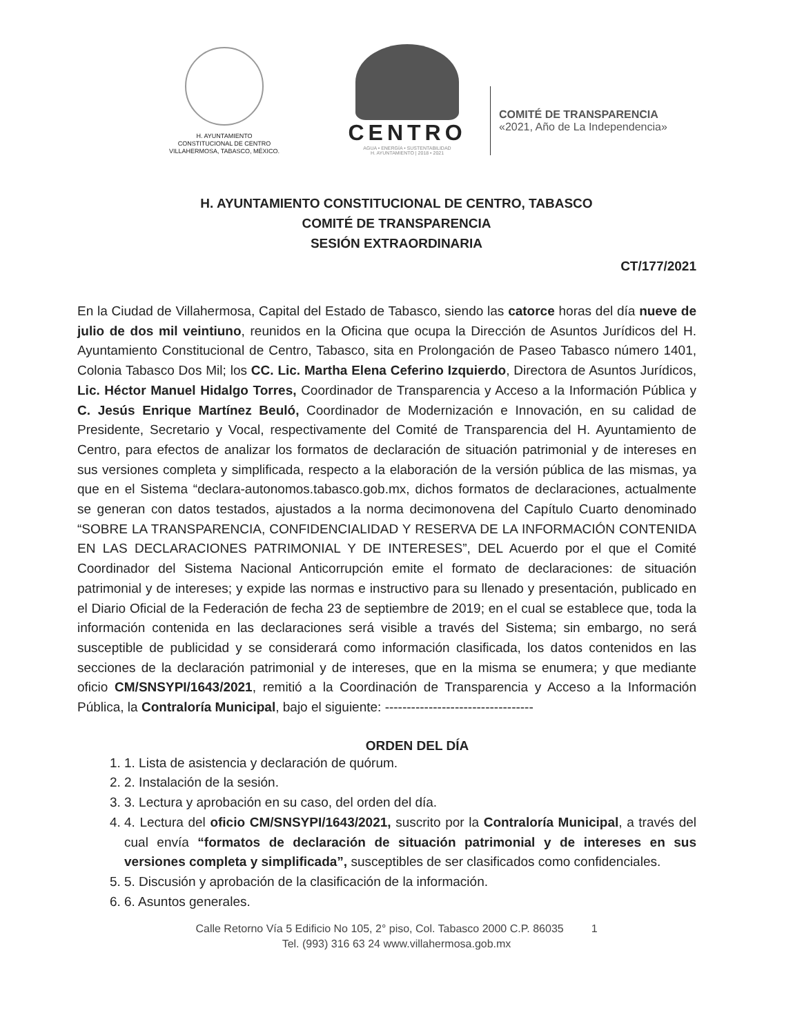H. AYUNTAMIENTO
CONSTITUCIONAL DE CENTRO
VILLAHERMOSA, TABASCO, MÉXICO.
CENTRO
AGUA • ENERGÍA • SUSTENTABILIDAD
H. AYUNTAMIENTO | 2018 • 2021
COMITÉ DE TRANSPARENCIA
«2021, Año de La Independencia»
H. AYUNTAMIENTO CONSTITUCIONAL DE CENTRO, TABASCO
COMITÉ DE TRANSPARENCIA
SESIÓN EXTRAORDINARIA
CT/177/2021
En la Ciudad de Villahermosa, Capital del Estado de Tabasco, siendo las catorce horas del día nueve de julio de dos mil veintiuno, reunidos en la Oficina que ocupa la Dirección de Asuntos Jurídicos del H. Ayuntamiento Constitucional de Centro, Tabasco, sita en Prolongación de Paseo Tabasco número 1401, Colonia Tabasco Dos Mil; los CC. Lic. Martha Elena Ceferino Izquierdo, Directora de Asuntos Jurídicos, Lic. Héctor Manuel Hidalgo Torres, Coordinador de Transparencia y Acceso a la Información Pública y C. Jesús Enrique Martínez Beuló, Coordinador de Modernización e Innovación, en su calidad de Presidente, Secretario y Vocal, respectivamente del Comité de Transparencia del H. Ayuntamiento de Centro, para efectos de analizar los formatos de declaración de situación patrimonial y de intereses en sus versiones completa y simplificada, respecto a la elaboración de la versión pública de las mismas, ya que en el Sistema “declara-autonomos.tabasco.gob.mx, dichos formatos de declaraciones, actualmente se generan con datos testados, ajustados a la norma decimonovena del Capítulo Cuarto denominado “SOBRE LA TRANSPARENCIA, CONFIDENCIALIDAD Y RESERVA DE LA INFORMACIÓN CONTENIDA EN LAS DECLARACIONES PATRIMONIAL Y DE INTERESES”, DEL Acuerdo por el que el Comité Coordinador del Sistema Nacional Anticorrupción emite el formato de declaraciones: de situación patrimonial y de intereses; y expide las normas e instructivo para su llenado y presentación, publicado en el Diario Oficial de la Federación de fecha 23 de septiembre de 2019; en el cual se establece que, toda la información contenida en las declaraciones será visible a través del Sistema; sin embargo, no será susceptible de publicidad y se considerará como información clasificada, los datos contenidos en las secciones de la declaración patrimonial y de intereses, que en la misma se enumera; y que mediante oficio CM/SNSYPI/1643/2021, remitió a la Coordinación de Transparencia y Acceso a la Información Pública, la Contraloría Municipal, bajo el siguiente: ----------------------------------
ORDEN DEL DÍA
1. 1. Lista de asistencia y declaración de quórum.
2. 2. Instalación de la sesión.
3. 3. Lectura y aprobación en su caso, del orden del día.
4. 4. Lectura del oficio CM/SNSYPI/1643/2021, suscrito por la Contraloría Municipal, a través del cual envía “formatos de declaración de situación patrimonial y de intereses en sus versiones completa y simplificada”, susceptibles de ser clasificados como confidenciales.
5. 5. Discusión y aprobación de la clasificación de la información.
6. 6. Asuntos generales.
Calle Retorno Vía 5 Edificio No 105, 2° piso, Col. Tabasco 2000 C.P. 86035 1
Tel. (993) 316 63 24 www.villahermosa.gob.mx